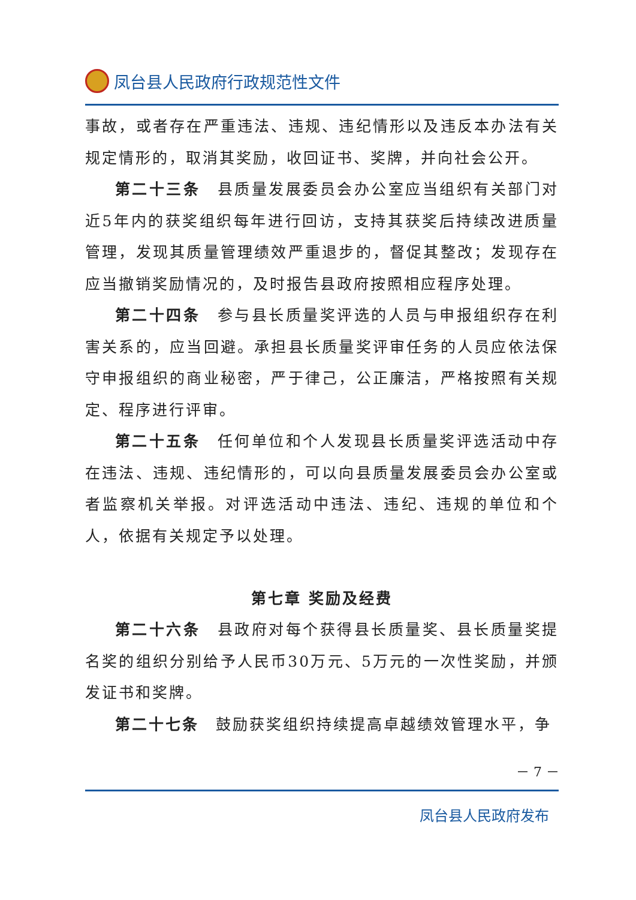凤台县人民政府行政规范性文件
事故，或者存在严重违法、违规、违纪情形以及违反本办法有关规定情形的，取消其奖励，收回证书、奖牌，并向社会公开。
第二十三条　县质量发展委员会办公室应当组织有关部门对近5年内的获奖组织每年进行回访，支持其获奖后持续改进质量管理，发现其质量管理绩效严重退步的，督促其整改；发现存在应当撤销奖励情况的，及时报告县政府按照相应程序处理。
第二十四条　参与县长质量奖评选的人员与申报组织存在利害关系的，应当回避。承担县长质量奖评审任务的人员应依法保守申报组织的商业秘密，严于律己，公正廉洁，严格按照有关规定、程序进行评审。
第二十五条　任何单位和个人发现县长质量奖评选活动中存在违法、违规、违纪情形的，可以向县质量发展委员会办公室或者监察机关举报。对评选活动中违法、违纪、违规的单位和个人，依据有关规定予以处理。
第七章 奖励及经费
第二十六条　县政府对每个获得县长质量奖、县长质量奖提名奖的组织分别给予人民币30万元、5万元的一次性奖励，并颁发证书和奖牌。
第二十七条　鼓励获奖组织持续提高卓越绩效管理水平，争
－ 7 －
凤台县人民政府发布